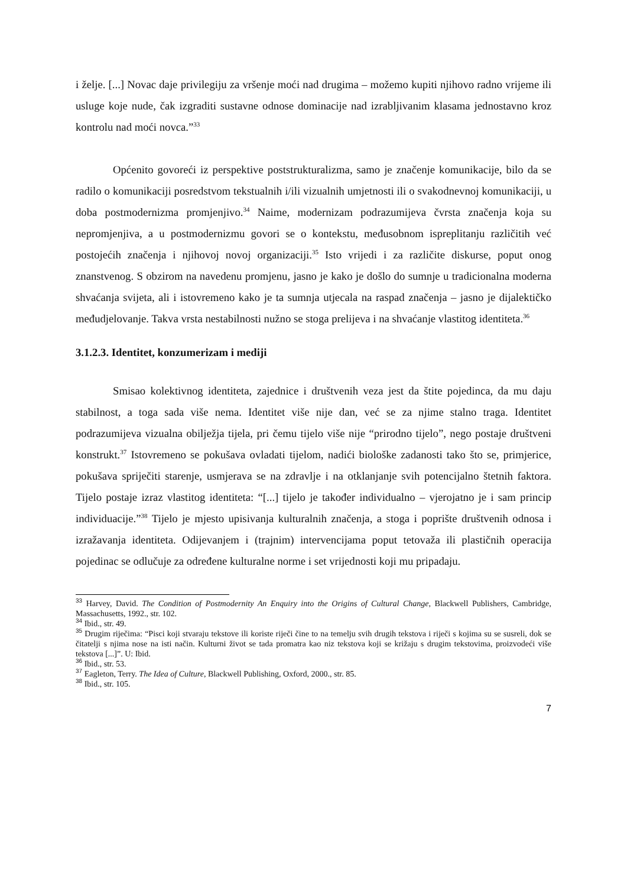i želje. [...] Novac daje privilegiju za vršenje moći nad drugima – možemo kupiti njihovo radno vrijeme ili usluge koje nude, čak izgraditi sustavne odnose dominacije nad izrabljivanim klasama jednostavno kroz kontrolu nad moći novca.”<sup>33</sup>
Općenito govoreći iz perspektive poststrukturalizma, samo je značenje komunikacije, bilo da se radilo o komunikaciji posredstvom tekstualnih i/ili vizualnih umjetnosti ili o svakodnevnoj komunikaciji, u doba postmodernizma promjenjivo.<sup>34</sup> Naime, modernizam podrazumijeva čvrsta značenja koja su nepromjenjiva, a u postmodernizmu govori se o kontekstu, međusobnom ispreplitanju različitih već postojećih značenja i njihovoj novoj organizaciji.<sup>35</sup> Isto vrijedi i za različite diskurse, poput onog znanstvenog. S obzirom na navedenu promjenu, jasno je kako je došlo do sumnje u tradicionalna moderna shvaćanja svijeta, ali i istovremeno kako je ta sumnja utjecala na raspad značenja – jasno je dijalektičko međudjelovanje. Takva vrsta nestabilnosti nužno se stoga prelijeva i na shvaćanje vlastitog identiteta.<sup>36</sup>
3.1.2.3. Identitet, konzumerizam i mediji
Smisao kolektivnog identiteta, zajednice i društvenih veza jest da štite pojedinca, da mu daju stabilnost, a toga sada više nema. Identitet više nije dan, već se za njime stalno traga. Identitet podrazumijeva vizualna obilježja tijela, pri čemu tijelo više nije “prirodno tijelo”, nego postaje društveni konstrukt.<sup>37</sup> Istovremeno se pokušava ovladati tijelom, nadići biološke zadanosti tako što se, primjerice, pokušava spriječiti starenje, usmjerava se na zdravlje i na otklanjanje svih potencijalno štetnih faktora. Tijelo postaje izraz vlastitog identiteta: “[...] tijelo je također individualno – vjerojatno je i sam princip individuacije.”<sup>38</sup> Tijelo je mjesto upisivanja kulturalnih značenja, a stoga i poprište društvenih odnosa i izražavanja identiteta. Odijevanjem i (trajnim) intervencijama poput tetovaža ili plastičnih operacija pojedinac se odlučuje za određene kulturalne norme i set vrijednosti koji mu pripadaju.
<sup>33</sup> Harvey, David. The Condition of Postmodernity An Enquiry into the Origins of Cultural Change, Blackwell Publishers, Cambridge, Massachusetts, 1992., str. 102.
<sup>34</sup> Ibid., str. 49.
<sup>35</sup> Drugim riječima: “Pisci koji stvaraju tekstove ili koriste riječi čine to na temelju svih drugih tekstova i riječi s kojima su se susreli, dok se čitatelji s njima nose na isti način. Kulturni život se tada promatra kao niz tekstova koji se križaju s drugim tekstovima, proizvodeći više tekstova [...]”. U: Ibid.
<sup>36</sup> Ibid., str. 53.
<sup>37</sup> Eagleton, Terry. The Idea of Culture, Blackwell Publishing, Oxford, 2000., str. 85.
<sup>38</sup> Ibid., str. 105.
7